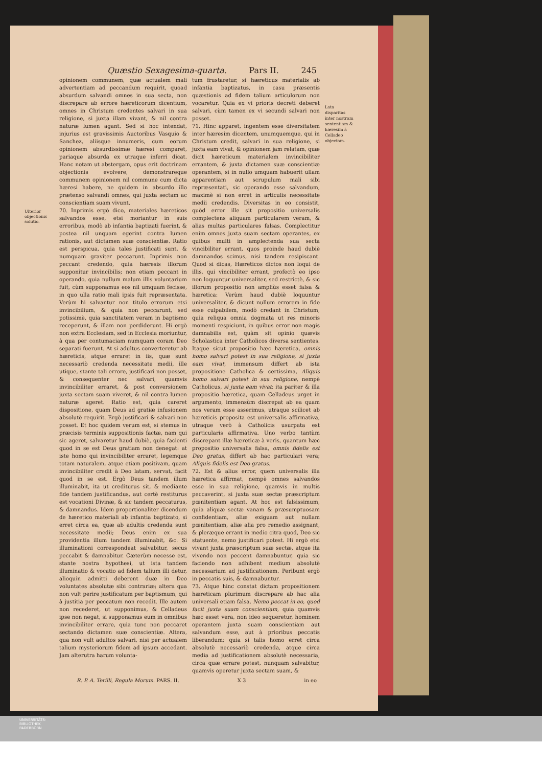Quæstio Sexagesima-quarta. Pars II. 245
Ulterior objectionis solutio.
opinionem communem, quæ actualem mali advertentiam ad peccandum requirit, quoad absurdum salvandi omnes in sua secta, non discrepare ab errore hæreticorum dicentium, omnes in Christum credentes salvari in sua religione, si juxta illam vivant, & nil contra naturæ lumen agant. Sed si hoc intendat, injurius est gravissimis Auctoribus Vasquio & Sanchez, aliisque innumeris, cum eorum opinionem absurdissimæ hæresi comparet, pariaque absurda ex utraque inferri dicat. Hanc notam ut abstergam, opus erit doctrinam objectionis evolvere, demonstrareque communem opinionem nil commune cum dicta hæresi habere, ne quidem in absurdo illo prætenso salvandi omnes, qui juxta sectam ac conscientiam suam vivunt.
70. Inprimis ergò dico, materiales hæreticos salvandos esse, etsi moriantur in suis erroribus, modò ab infantia baptizati fuerint, & postea nil unquam egerint contra lumen rationis, aut dictamen suæ conscientiæ. Ratio est perspicua, quia tales justificati sunt, & numquam graviter peccarunt. Inprimis non peccant credendo, quia hæresis illorum supponitur invincibilis; non etiam peccant in operando, quia nullum malum illis voluntarium fuit, cùm supponamus eos nil umquam fecisse, in quo ulla ratio mali ipsis fuit repræsentata. Verùm hi salvantur non titulo errorum etsi invincibilium, & quia non peccarunt, sed potissimè, quia sanctitatem veram in baptismo receperunt, & illam non perdiderunt. Hi ergò non extra Ecclesiam, sed in Ecclesia moriuntur, à qua per contumaciam numquam coram Deo separati fuerunt. At si adultus converteretur ab hæreticis, atque erraret in iis, quæ sunt necessariò credenda necessitate medii, ille utique, stante tali errore, justificari non posset, & consequenter nec salvari, quamvis invincibiliter erraret, & post conversionem juxta sectam suam viveret, & nil contra lumen naturæ ageret. Ratio est, quia careret dispositione, quam Deus ad gratiæ infusionem absolutè requirit. Ergò justificari & salvari non posset. Et hoc quidem verum est, si stemus in præcisis terminis suppositionis factæ, nam qui sic ageret, salvaretur haud dubiè, quia facienti quod in se est Deus gratiam non denegat: at iste homo qui invincibiliter erraret, legemque totam naturalem, atque etiam positivam, quam invincibiliter credit à Deo latam, servat, facit quod in se est. Ergò Deus tandem illum illuminabit, ita ut crediturus sit, & mediante fide tandem justificandus, aut certè restiturus est vocationi Divinæ, & sic tandem peccaturus, & damnandus. Idem proportionaliter dicendum de hæretico materiali ab infantia baptizato, si erret circa ea, quæ ab adultis credenda sunt necessitate medii; Deus enim ex sua providentia illum tandem illuminabit, &c. Si illuminationi correspondeat salvabitur, secus peccabit & damnabitur. Cæterùm necesse est, stante nostra hypothesi, ut ista tandem illuminatio & vocatio ad fidem talium illi detur, alioquin admitti deberent duæ in Deo voluntates absolutæ sibi contrariæ; altera qua non vult perire justificatum per baptismum, qui à justitia per peccatum non recedit. Ille autem non recederet, ut supponimus, & Celladeus ipse non negat, si supponamus eum in omnibus invincibiliter errare, quia tunc non peccaret sectando dictamen suæ conscientiæ. Altera, qua non vult adultos salvari, nisi per actualem talium mysteriorum fidem ad ipsum accedant. Jam alterutra harum volunta-
tum frustaretur, si hæreticus materialis ab infantia baptizatus, in casu præsentis quæstionis ad fidem talium articulorum non vocaretur. Quia ex vi prioris decreti deberet salvari, cùm tamen ex vi secundi salvari non posset.
71. Hinc apparet, ingentem esse diversitatem inter hæresim dicentem, unumquemque, qui in Christum credit, salvari in sua religione, si juxta eam vivat, & opinionem jam relatam, quæ dicit hæreticum materialem invincibiliter errantem, & juxta dictamen suæ conscientiæ operantem, si in nullo umquam habuerit ullam apparentiam aut scrupulum mali sibi repræsentati, sic operando esse salvandum, maximè si non erret in articulis necessitate medii credendis. Diversitas in eo consistit, quòd error ille sit propositio universalis complectens aliquam particularem veram, & alias multas particulares falsas. Complectitur enim omnes juxta suam sectam operantes, ex quibus multi in amplectenda sua secta vincibiliter errant, quos proinde haud dubiè damnandos scimus, nisi tandem resipiscant. Quod si dicas, Hæreticos dictos non loqui de illis, qui vincibiliter errant, profectò eo ipso non loquuntur universaliter, sed restrictè, & sic illorum propositio non ampliùs esset falsa & hæretica: Verùm haud dubiè loquuntur universaliter, & dicunt nullum errorem in fide esse culpabilem, modò credant in Christum, quia reliqua omnia dogmata ut res minoris momenti respiciunt, in quibus error non magis damnabilis est, quàm sit opinio quævis Scholastica inter Catholicos diversa sentientes. Itaque sicut propositio hæc hæretica, omnis homo salvari potest in sua religione, si juxta eam vivat, immensum differt ab ista propositione Catholica & certissima, Aliquis homo salvari potest in sua religione, nempè Catholicus, si juxta eam vivat: ita pariter & illa propositio hæretica, quam Celladeus urget in argumento, immensùm discrepat ab ea quam nos veram esse asserimus, utraque scilicet ab hæreticis proposita est universalis affirmativa, utraque verò à Catholicis usurpata est particularis affirmativa. Uno verbo tantùm discrepant illæ hæreticæ à veris, quantum hæc propositio universalis falsa, omnis fidelis est Deo gratus, differt ab hac particulari vera; Aliquis fidelis est Deo gratus.
72. Est & alius error, quem universalis illa hæretica affirmat, nempè omnes salvandos esse in sua religione, quamvis in multis peccaverint, si juxta suæ sectæ præscriptum pœnitentiam agant. At hoc est falsissimum, quia aliquæ sectæ vanam & præsumptuosam confidentiam, aliæ exiguam aut nullam pœnitentiam, aliæ alia pro remedio assignant, & pleræque errant in medio citra quod, Deo sic statuente, nemo justificari potest. Hi ergò etsi vivant juxta præscriptum suæ sectæ, atque ita vivendo non peccent damnabuntur, quia sic faciendo non adhibent medium absolutè necessarium ad justificationem. Peribunt ergò in peccatis suis, & damnabuntur.
73. Atque hinc constat dictam propositionem hæreticam plurimum discrepare ab hac alia universali etiam falsa, Nemo peccat in eo, quod facit juxta suam conscientiam, quia quamvis hæc esset vera, non ideo sequeretur, hominem operantem juxta suam conscientiam aut salvandum esse, aut à prioribus peccatis liberandum; quia si talis homo erret circa absolutè necessariò credenda, atque circa media ad justificationem absolutè necessaria, circa quæ errare potest, nunquam salvabitur, quamvis operetur juxta sectam suam, &
Lata disparitas inter nostram sententiam & hæresim à Celladeo objectam.
R. P. A. Terilli, Regula Morum. PARS. II. X 3 in eo
UNIVERSITÄTS-
BIBLIOTHEK
PADERBORN